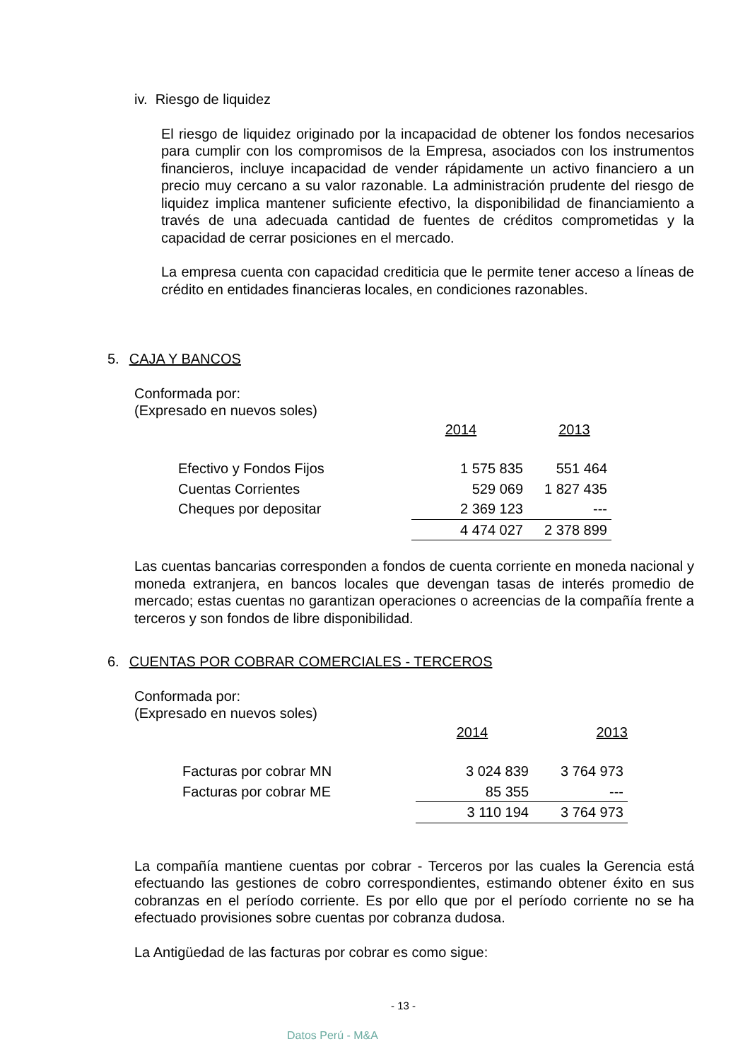iv. Riesgo de liquidez
El riesgo de liquidez originado por la incapacidad de obtener los fondos necesarios para cumplir con los compromisos de la Empresa, asociados con los instrumentos financieros, incluye incapacidad de vender rápidamente un activo financiero a un precio muy cercano a su valor razonable. La administración prudente del riesgo de liquidez implica mantener suficiente efectivo, la disponibilidad de financiamiento a través de una adecuada cantidad de fuentes de créditos comprometidas y la capacidad de cerrar posiciones en el mercado.
La empresa cuenta con capacidad crediticia que le permite tener acceso a líneas de crédito en entidades financieras locales, en condiciones razonables.
5. CAJA Y BANCOS
Conformada por:
(Expresado en nuevos soles)
| | 2014 | 2013 |
| Efectivo y Fondos Fijos | 1 575 835 | 551 464 |
| Cuentas Corrientes | 529 069 | 1 827 435 |
| Cheques por depositar | 2 369 123 | --- |
| | 4 474 027 | 2 378 899 |
Las cuentas bancarias corresponden a fondos de cuenta corriente en moneda nacional y moneda extranjera, en bancos locales que devengan tasas de interés promedio de mercado; estas cuentas no garantizan operaciones o acreencias de la compañía frente a terceros y son fondos de libre disponibilidad.
6. CUENTAS POR COBRAR COMERCIALES - TERCEROS
Conformada por:
(Expresado en nuevos soles)
| | 2014 | 2013 |
| Facturas por cobrar MN | 3 024 839 | 3 764 973 |
| Facturas por cobrar ME | 85 355 | --- |
| | 3 110 194 | 3 764 973 |
La compañía mantiene cuentas por cobrar - Terceros por las cuales la Gerencia está efectuando las gestiones de cobro correspondientes, estimando obtener éxito en sus cobranzas en el período corriente. Es por ello que por el período corriente no se ha efectuado provisiones sobre cuentas por cobranza dudosa.
La Antigüedad de las facturas por cobrar es como sigue:
- 13 -
Datos Perú - M&A